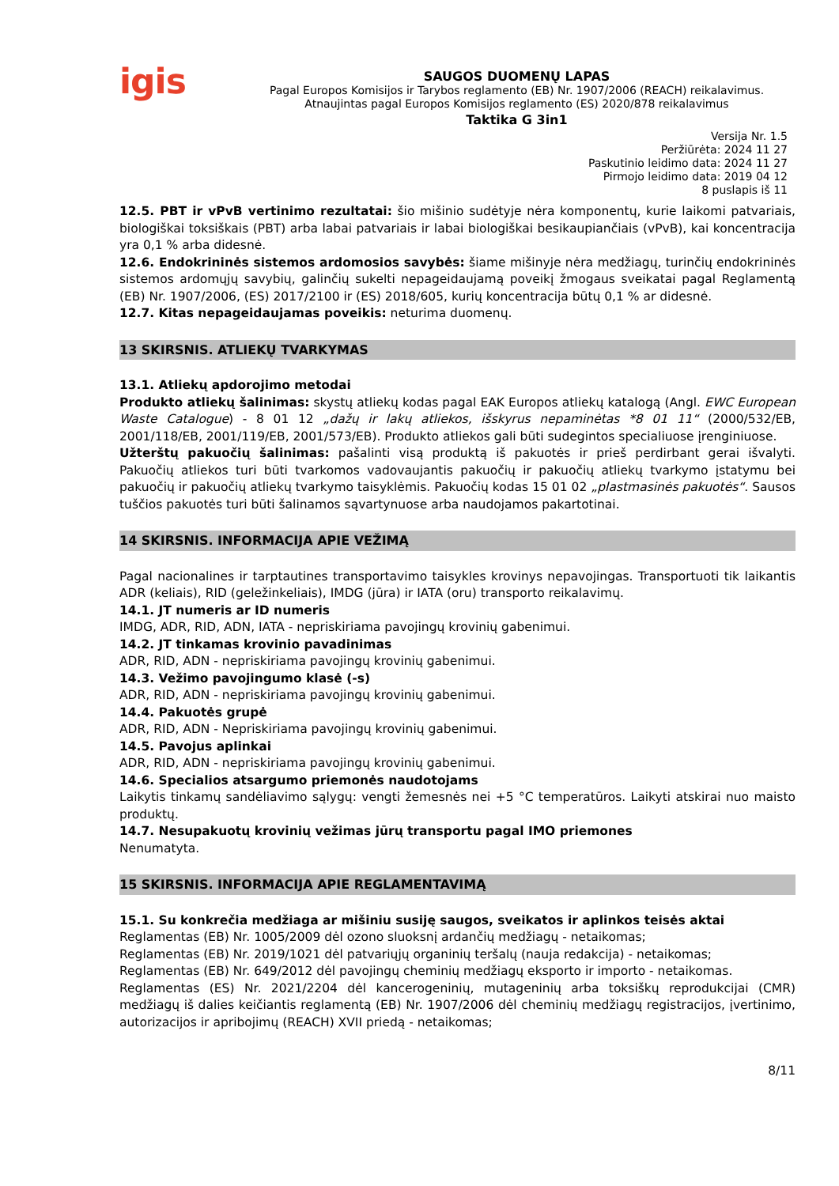igis
SAUGOS DUOMENŲ LAPAS
Pagal Europos Komisijos ir Tarybos reglamento (EB) Nr. 1907/2006 (REACH) reikalavimus.
Atnaujintas pagal Europos Komisijos reglamento (ES) 2020/878 reikalavimus
Taktika G 3in1
Versija Nr. 1.5
Peržiūrėta: 2024 11 27
Paskutinio leidimo data: 2024 11 27
Pirmojo leidimo data: 2019 04 12
8 puslapis iš 11
12.5. PBT ir vPvB vertinimo rezultatai: šio mišinio sudėtyje nėra komponentų, kurie laikomi patvariais, biologiškai toksiškais (PBT) arba labai patvariais ir labai biologiškai besikaupiančiais (vPvB), kai koncentracija yra 0,1 % arba didesnė.
12.6. Endokrininės sistemos ardomosios savybės: šiame mišinyje nėra medžiagų, turinčių endokrininės sistemos ardomųjų savybių, galinčių sukelti nepageidaujamą poveikį žmogaus sveikatai pagal Reglamentą (EB) Nr. 1907/2006, (ES) 2017/2100 ir (ES) 2018/605, kurių koncentracija būtų 0,1 % ar didesnė.
12.7. Kitas nepageidaujamas poveikis: neturima duomenų.
13 SKIRSNIS. ATLIEKŲ TVARKYMAS
13.1. Atliekų apdorojimo metodai
Produkto atliekų šalinimas: skystų atliekų kodas pagal EAK Europos atliekų katalogą (Angl. EWC European Waste Catalogue) - 8 01 12 „dažų ir lakų atliekos, išskyrus nepaminėtas *8 01 11“ (2000/532/EB, 2001/118/EB, 2001/119/EB, 2001/573/EB). Produkto atliekos gali būti sudegintos specialiuose įrenginiuose.
Užterštų pakuočių šalinimas: pašalinti visą produktą iš pakuotės ir prieš perdirbant gerai išvalyti. Pakuočių atliekos turi būti tvarkomos vadovaujantis pakuočių ir pakuočių atliekų tvarkymo įstatymu bei pakuočių ir pakuočių atliekų tvarkymo taisyklėmis. Pakuočių kodas 15 01 02 „plastmasinės pakuotės“. Sausos tuščios pakuotės turi būti šalinamos sąvartynuose arba naudojamos pakartotinai.
14 SKIRSNIS. INFORMACIJA APIE VEŽIMĄ
Pagal nacionalines ir tarptautines transportavimo taisykles krovinys nepavojingas. Transportuoti tik laikantis ADR (keliais), RID (geležinkeliais), IMDG (jūra) ir IATA (oru) transporto reikalavimų.
14.1. JT numeris ar ID numeris
IMDG, ADR, RID, ADN, IATA - nepriskiriama pavojingų krovinių gabenimui.
14.2. JT tinkamas krovinio pavadinimas
ADR, RID, ADN - nepriskiriama pavojingų krovinių gabenimui.
14.3. Vežimo pavojingumo klasė (-s)
ADR, RID, ADN - nepriskiriama pavojingų krovinių gabenimui.
14.4. Pakuotės grupė
ADR, RID, ADN - Nepriskiriama pavojingų krovinių gabenimui.
14.5. Pavojus aplinkai
ADR, RID, ADN - nepriskiriama pavojingų krovinių gabenimui.
14.6. Specialios atsargumo priemonės naudotojams
Laikytis tinkamų sandėliavimo sąlygų: vengti žemesnės nei +5 °C temperatūros. Laikyti atskirai nuo maisto produktų.
14.7. Nesupakuotų krovinių vežimas jūrų transportu pagal IMO priemones
Nenumatyta.
15 SKIRSNIS. INFORMACIJA APIE REGLAMENTAVIMĄ
15.1. Su konkrečia medžiaga ar mišiniu susiję saugos, sveikatos ir aplinkos teisės aktai
Reglamentas (EB) Nr. 1005/2009 dėl ozono sluoksnį ardančių medžiagų - netaikomas;
Reglamentas (EB) Nr. 2019/1021 dėl patvariųjų organinių teršalų (nauja redakcija) - netaikomas;
Reglamentas (EB) Nr. 649/2012 dėl pavojingų cheminių medžiagų eksporto ir importo - netaikomas.
Reglamentas (ES) Nr. 2021/2204 dėl kancerogeninių, mutageninių arba toksiškų reprodukcijai (CMR) medžiagų iš dalies keičiantis reglamentą (EB) Nr. 1907/2006 dėl cheminių medžiagų registracijos, įvertinimo, autorizacijos ir apribojimų (REACH) XVII priedą - netaikomas;
8/11